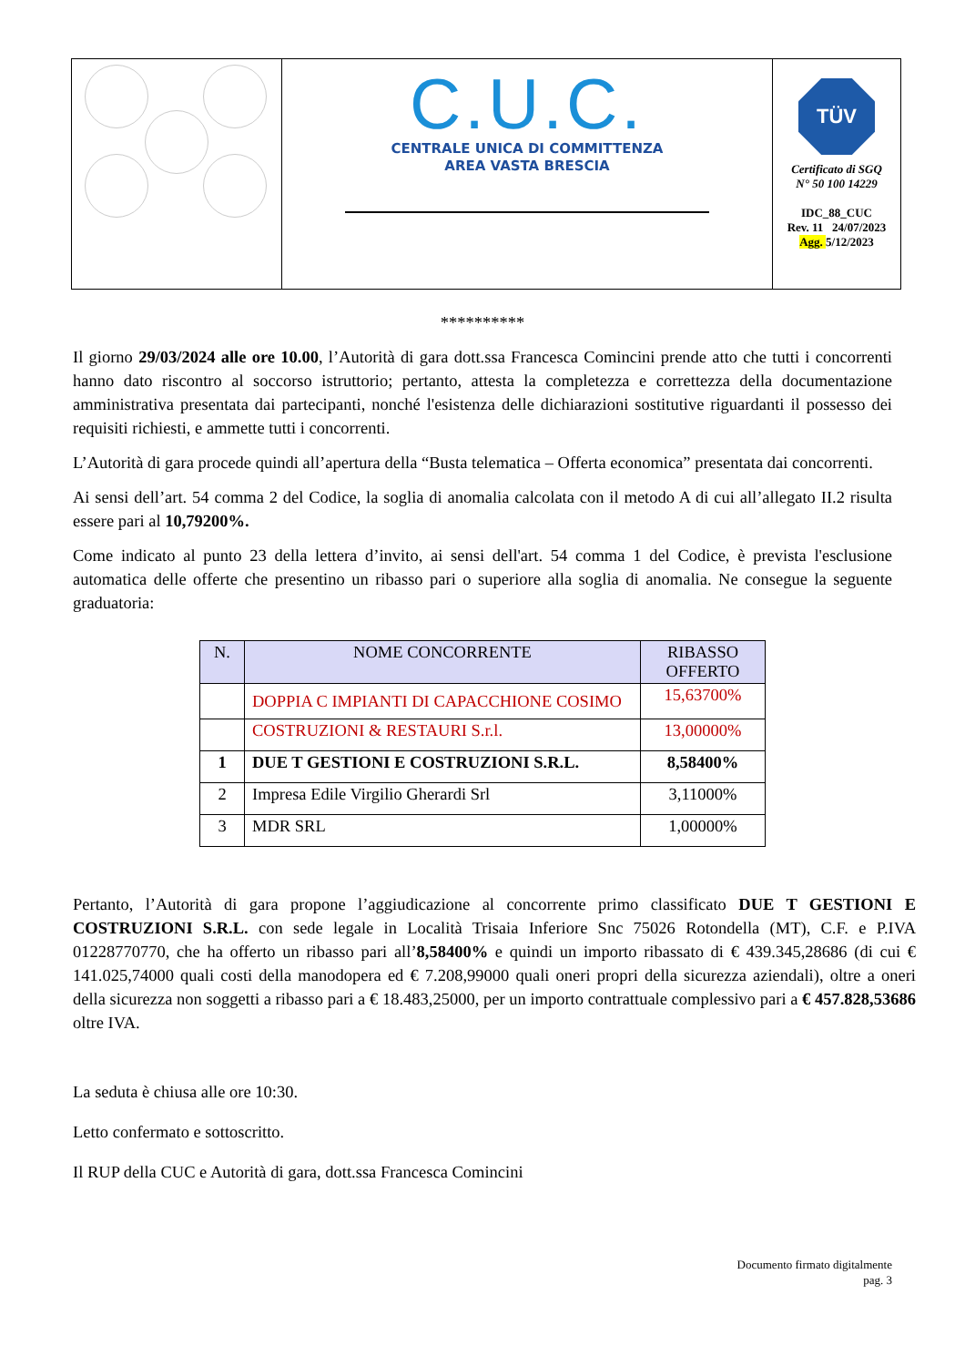| | C.U.C. CENTRALE UNICA DI COMMITTENZA AREA VASTA BRESCIA | TÜV Certificato di SGQ N° 50 100 14229 IDC_88_CUC Rev. 11 24/07/2023 Agg. 5/12/2023 |
**********
Il giorno 29/03/2024 alle ore 10.00, l’Autorità di gara dott.ssa Francesca Comincini prende atto che tutti i concorrenti hanno dato riscontro al soccorso istruttorio; pertanto, attesta la completezza e correttezza della documentazione amministrativa presentata dai partecipanti, nonché l'esistenza delle dichiarazioni sostitutive riguardanti il possesso dei requisiti richiesti, e ammette tutti i concorrenti.
L’Autorità di gara procede quindi all’apertura della “Busta telematica – Offerta economica” presentata dai concorrenti.
Ai sensi dell’art. 54 comma 2 del Codice, la soglia di anomalia calcolata con il metodo A di cui all’allegato II.2 risulta essere pari al 10,79200%.
Come indicato al punto 23 della lettera d’invito, ai sensi dell'art. 54 comma 1 del Codice, è prevista l'esclusione automatica delle offerte che presentino un ribasso pari o superiore alla soglia di anomalia. Ne consegue la seguente graduatoria:
| N. | NOME CONCORRENTE | RIBASSO OFFERTO |
| --- | --- | --- |
| | DOPPIA C IMPIANTI DI CAPACCHIONE COSIMO | 15,63700% |
| | COSTRUZIONI & RESTAURI S.r.l. | 13,00000% |
| 1 | DUE T GESTIONI E COSTRUZIONI S.R.L. | 8,58400% |
| 2 | Impresa Edile Virgilio Gherardi Srl | 3,11000% |
| 3 | MDR SRL | 1,00000% |
Pertanto, l’Autorità di gara propone l’aggiudicazione al concorrente primo classificato DUE T GESTIONI E COSTRUZIONI S.R.L. con sede legale in Località Trisaia Inferiore Snc 75026 Rotondella (MT), C.F. e P.IVA 01228770770, che ha offerto un ribasso pari all’8,58400% e quindi un importo ribassato di € 439.345,28686 (di cui € 141.025,74000 quali costi della manodopera ed € 7.208,99000 quali oneri propri della sicurezza aziendali), oltre a oneri della sicurezza non soggetti a ribasso pari a € 18.483,25000, per un importo contrattuale complessivo pari a € 457.828,53686 oltre IVA.
La seduta è chiusa alle ore 10:30.
Letto confermato e sottoscritto.
Il RUP della CUC e Autorità di gara, dott.ssa Francesca Comincini
Documento firmato digitalmente
pag. 3